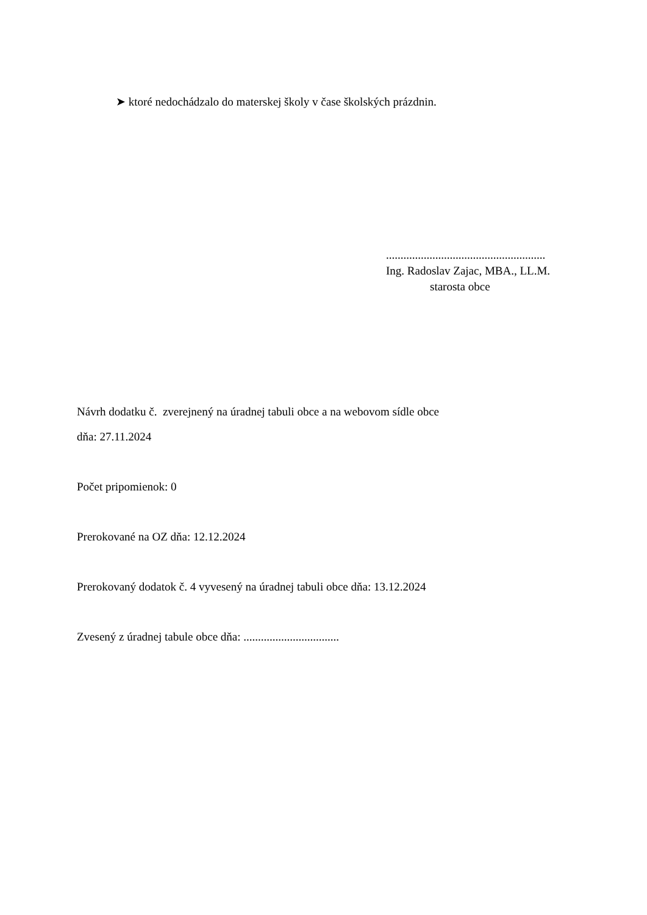➤ ktoré nedochádzalo do materskej školy v čase školských prázdnin.
.......................................................
Ing. Radoslav Zajac, MBA., LL.M.
starosta obce
Návrh dodatku č. zverejnený na úradnej tabuli obce a na webovom sídle obce
dňa: 27.11.2024
Počet pripomienok: 0
Prerokované na OZ dňa: 12.12.2024
Prerokovaný dodatok č. 4 vyvesený na úradnej tabuli obce dňa: 13.12.2024
Zvesený z úradnej tabule obce dňa: .................................